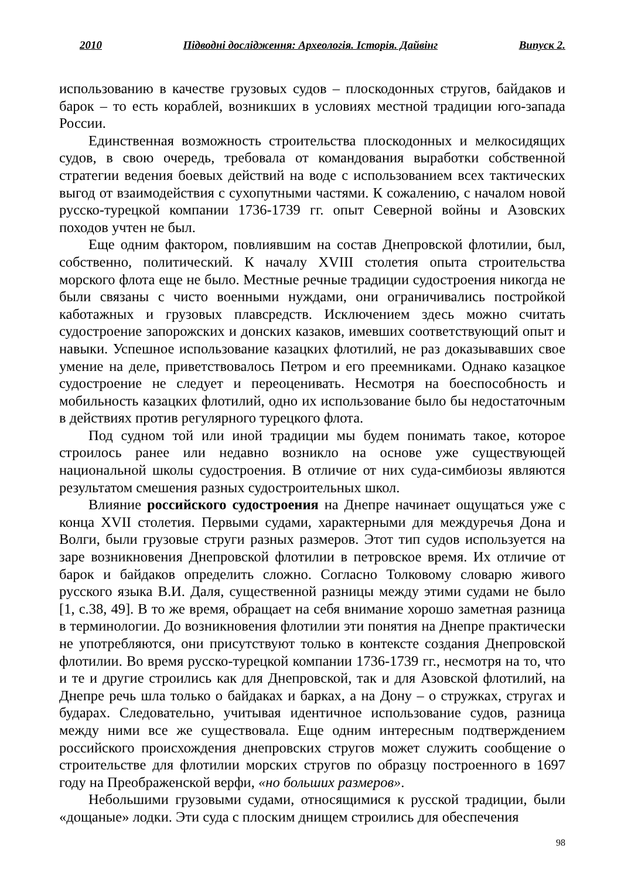2010 Підводні дослідження: Археологія. Історія. Дайвінг Випуск 2.
использованию в качестве грузовых судов – плоскодонных стругов, байдаков и барок – то есть кораблей, возникших в условиях местной традиции юго-запада России.
Единственная возможность строительства плоскодонных и мелкосидящих судов, в свою очередь, требовала от командования выработки собственной стратегии ведения боевых действий на воде с использованием всех тактических выгод от взаимодействия с сухопутными частями. К сожалению, с началом новой русско-турецкой компании 1736-1739 гг. опыт Северной войны и Азовских походов учтен не был.
Еще одним фактором, повлиявшим на состав Днепровской флотилии, был, собственно, политический. К началу XVIII столетия опыта строительства морского флота еще не было. Местные речные традиции судостроения никогда не были связаны с чисто военными нуждами, они ограничивались постройкой каботажных и грузовых плавсредств. Исключением здесь можно считать судостроение запорожских и донских казаков, имевших соответствующий опыт и навыки. Успешное использование казацких флотилий, не раз доказывавших свое умение на деле, приветствовалось Петром и его преемниками. Однако казацкое судостроение не следует и переоценивать. Несмотря на боеспособность и мобильность казацких флотилий, одно их использование было бы недостаточным в действиях против регулярного турецкого флота.
Под судном той или иной традиции мы будем понимать такое, которое строилось ранее или недавно возникло на основе уже существующей национальной школы судостроения. В отличие от них суда-симбиозы являются результатом смешения разных судостроительных школ.
Влияние российского судостроения на Днепре начинает ощущаться уже с конца XVII столетия. Первыми судами, характерными для междуречья Дона и Волги, были грузовые струги разных размеров. Этот тип судов используется на заре возникновения Днепровской флотилии в петровское время. Их отличие от барок и байдаков определить сложно. Согласно Толковому словарю живого русского языка В.И. Даля, существенной разницы между этими судами не было [1, с.38, 49]. В то же время, обращает на себя внимание хорошо заметная разница в терминологии. До возникновения флотилии эти понятия на Днепре практически не употребляются, они присутствуют только в контексте создания Днепровской флотилии. Во время русско-турецкой компании 1736-1739 гг., несмотря на то, что и те и другие строились как для Днепровской, так и для Азовской флотилий, на Днепре речь шла только о байдаках и барках, а на Дону – о стружках, стругах и бударах. Следовательно, учитывая идентичное использование судов, разница между ними все же существовала. Еще одним интересным подтверждением российского происхождения днепровских стругов может служить сообщение о строительстве для флотилии морских стругов по образцу построенного в 1697 году на Преображенской верфи, «но больших размеров».
Небольшими грузовыми судами, относящимися к русской традиции, были «дощаные» лодки. Эти суда с плоским днищем строились для обеспечения
98